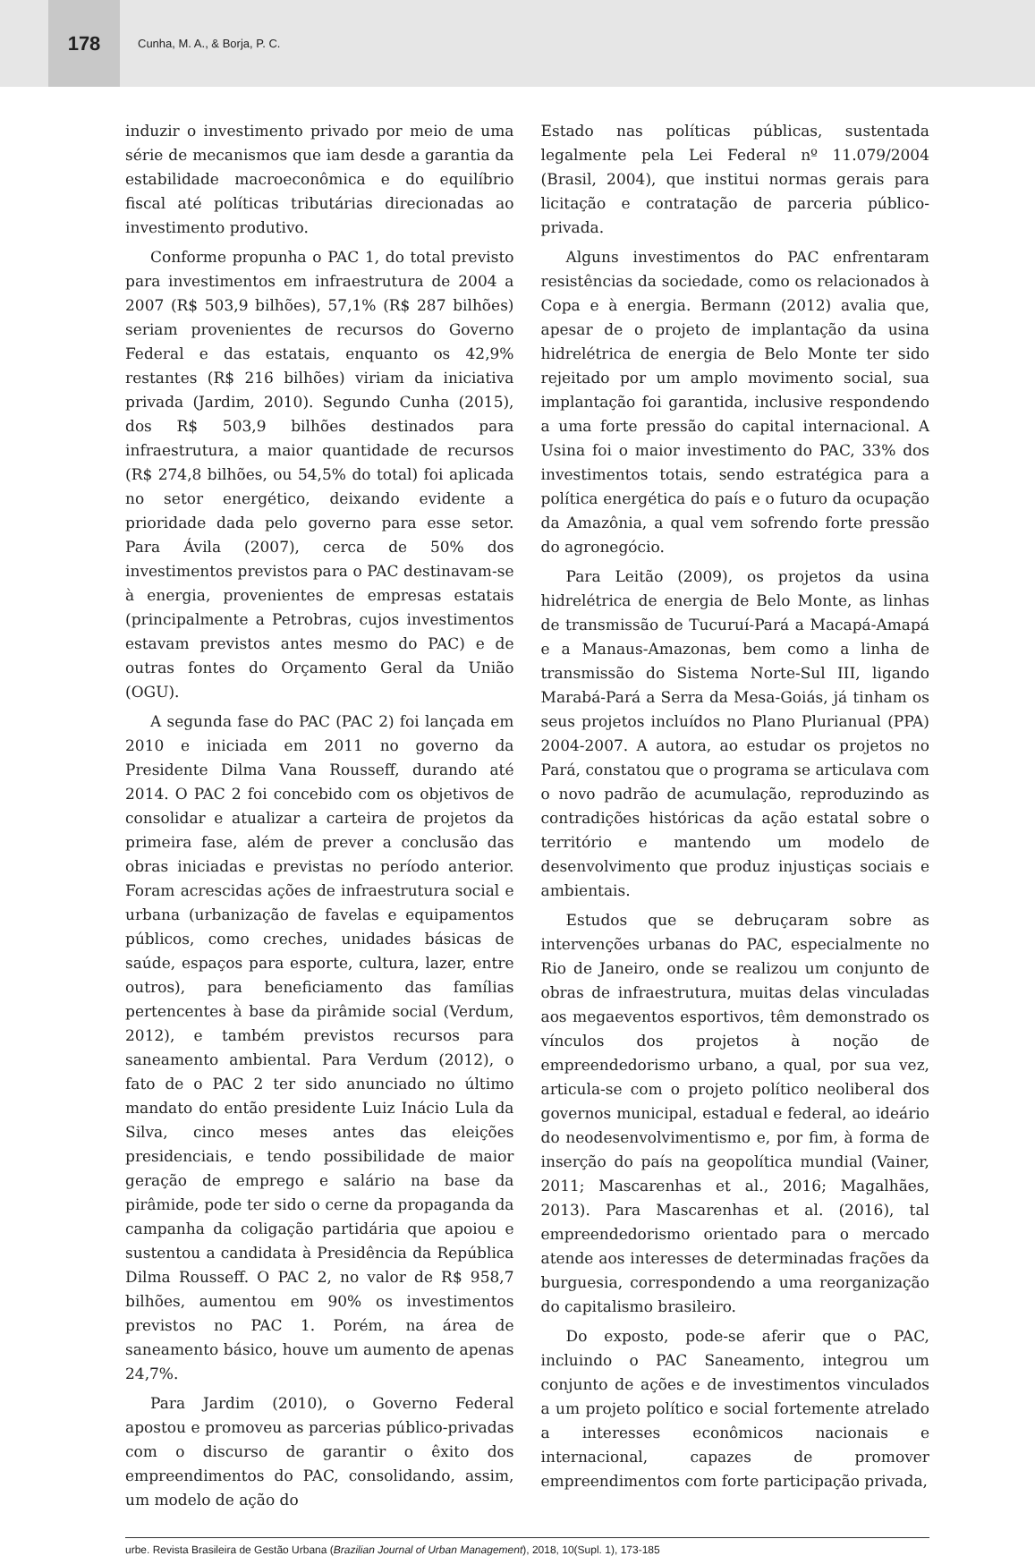178
Cunha, M. A., & Borja, P. C.
induzir o investimento privado por meio de uma série de mecanismos que iam desde a garantia da estabilidade macroeconômica e do equilíbrio fiscal até políticas tributárias direcionadas ao investimento produtivo.
Conforme propunha o PAC 1, do total previsto para investimentos em infraestrutura de 2004 a 2007 (R$ 503,9 bilhões), 57,1% (R$ 287 bilhões) seriam provenientes de recursos do Governo Federal e das estatais, enquanto os 42,9% restantes (R$ 216 bilhões) viriam da iniciativa privada (Jardim, 2010). Segundo Cunha (2015), dos R$ 503,9 bilhões destinados para infraestrutura, a maior quantidade de recursos (R$ 274,8 bilhões, ou 54,5% do total) foi aplicada no setor energético, deixando evidente a prioridade dada pelo governo para esse setor. Para Ávila (2007), cerca de 50% dos investimentos previstos para o PAC destinavam-se à energia, provenientes de empresas estatais (principalmente a Petrobras, cujos investimentos estavam previstos antes mesmo do PAC) e de outras fontes do Orçamento Geral da União (OGU).
A segunda fase do PAC (PAC 2) foi lançada em 2010 e iniciada em 2011 no governo da Presidente Dilma Vana Rousseff, durando até 2014. O PAC 2 foi concebido com os objetivos de consolidar e atualizar a carteira de projetos da primeira fase, além de prever a conclusão das obras iniciadas e previstas no período anterior. Foram acrescidas ações de infraestrutura social e urbana (urbanização de favelas e equipamentos públicos, como creches, unidades básicas de saúde, espaços para esporte, cultura, lazer, entre outros), para beneficiamento das famílias pertencentes à base da pirâmide social (Verdum, 2012), e também previstos recursos para saneamento ambiental. Para Verdum (2012), o fato de o PAC 2 ter sido anunciado no último mandato do então presidente Luiz Inácio Lula da Silva, cinco meses antes das eleições presidenciais, e tendo possibilidade de maior geração de emprego e salário na base da pirâmide, pode ter sido o cerne da propaganda da campanha da coligação partidária que apoiou e sustentou a candidata à Presidência da República Dilma Rousseff. O PAC 2, no valor de R$ 958,7 bilhões, aumentou em 90% os investimentos previstos no PAC 1. Porém, na área de saneamento básico, houve um aumento de apenas 24,7%.
Para Jardim (2010), o Governo Federal apostou e promoveu as parcerias público-privadas com o discurso de garantir o êxito dos empreendimentos do PAC, consolidando, assim, um modelo de ação do
Estado nas políticas públicas, sustentada legalmente pela Lei Federal nº 11.079/2004 (Brasil, 2004), que institui normas gerais para licitação e contratação de parceria público-privada.
Alguns investimentos do PAC enfrentaram resistências da sociedade, como os relacionados à Copa e à energia. Bermann (2012) avalia que, apesar de o projeto de implantação da usina hidrelétrica de energia de Belo Monte ter sido rejeitado por um amplo movimento social, sua implantação foi garantida, inclusive respondendo a uma forte pressão do capital internacional. A Usina foi o maior investimento do PAC, 33% dos investimentos totais, sendo estratégica para a política energética do país e o futuro da ocupação da Amazônia, a qual vem sofrendo forte pressão do agronegócio.
Para Leitão (2009), os projetos da usina hidrelétrica de energia de Belo Monte, as linhas de transmissão de Tucuruí-Pará a Macapá-Amapá e a Manaus-Amazonas, bem como a linha de transmissão do Sistema Norte-Sul III, ligando Marabá-Pará a Serra da Mesa-Goiás, já tinham os seus projetos incluídos no Plano Plurianual (PPA) 2004-2007. A autora, ao estudar os projetos no Pará, constatou que o programa se articulava com o novo padrão de acumulação, reproduzindo as contradições históricas da ação estatal sobre o território e mantendo um modelo de desenvolvimento que produz injustiças sociais e ambientais.
Estudos que se debruçaram sobre as intervenções urbanas do PAC, especialmente no Rio de Janeiro, onde se realizou um conjunto de obras de infraestrutura, muitas delas vinculadas aos megaeventos esportivos, têm demonstrado os vínculos dos projetos à noção de empreendedorismo urbano, a qual, por sua vez, articula-se com o projeto político neoliberal dos governos municipal, estadual e federal, ao ideário do neodesenvolvimentismo e, por fim, à forma de inserção do país na geopolítica mundial (Vainer, 2011; Mascarenhas et al., 2016; Magalhães, 2013). Para Mascarenhas et al. (2016), tal empreendedorismo orientado para o mercado atende aos interesses de determinadas frações da burguesia, correspondendo a uma reorganização do capitalismo brasileiro.
Do exposto, pode-se aferir que o PAC, incluindo o PAC Saneamento, integrou um conjunto de ações e de investimentos vinculados a um projeto político e social fortemente atrelado a interesses econômicos nacionais e internacional, capazes de promover empreendimentos com forte participação privada,
urbe. Revista Brasileira de Gestão Urbana (Brazilian Journal of Urban Management), 2018, 10(Supl. 1), 173-185